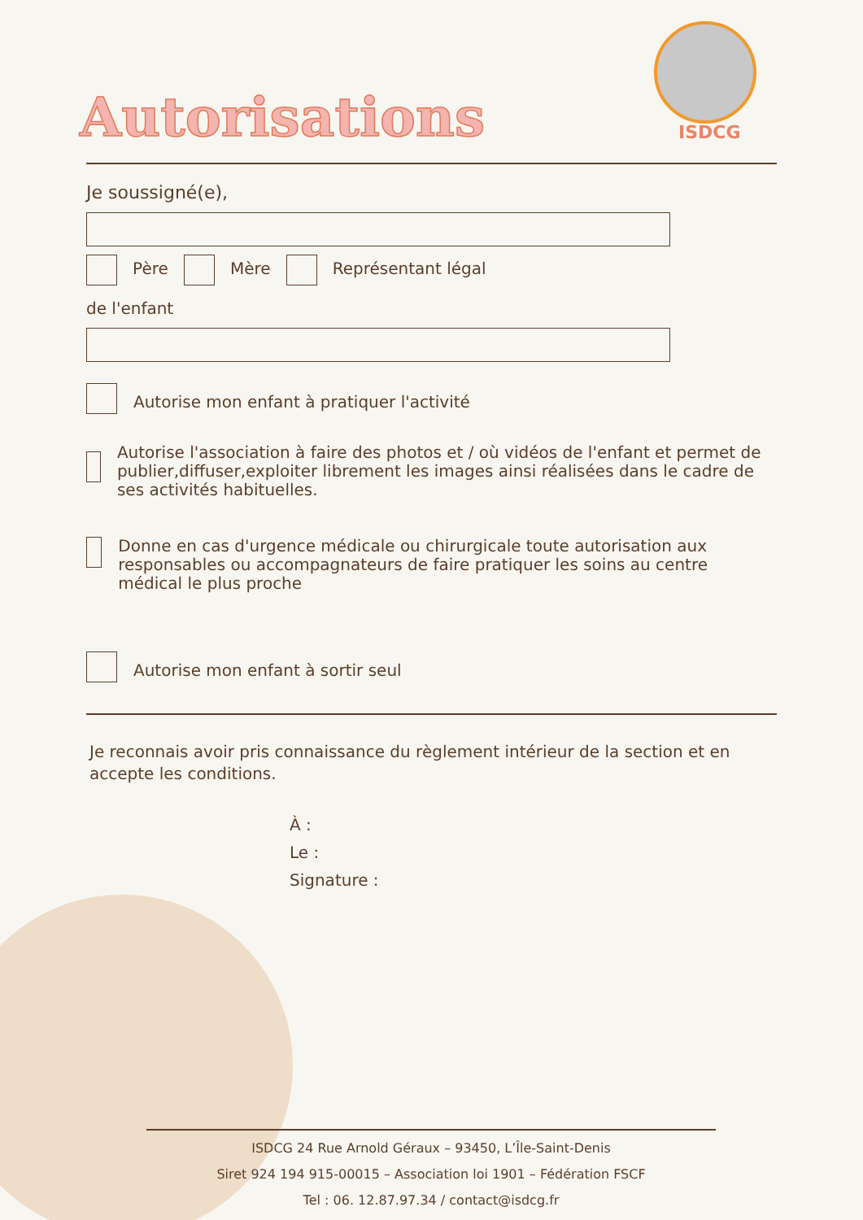Autorisations ISDCG
Je soussigné(e),
Père Mère Représentant légal
de l'enfant
Autorise mon enfant à pratiquer l'activité
Autorise l'association à faire des photos et / où vidéos de l'enfant et permet de publier,diffuser,exploiter librement les images ainsi réalisées dans le cadre de ses activités habituelles.
Donne en cas d'urgence médicale ou chirurgicale toute autorisation aux responsables ou accompagnateurs de faire pratiquer les soins au centre médical le plus proche
Autorise mon enfant à sortir seul
Je reconnais avoir pris connaissance du règlement intérieur de la section et en accepte les conditions.
À :
Le :
Signature :
ISDCG 24 Rue Arnold Géraux – 93450, L’Île-Saint-Denis
Siret 924 194 915-00015 – Association loi 1901 – Fédération FSCF
Tel : 06. 12.87.97.34 / contact@isdcg.fr